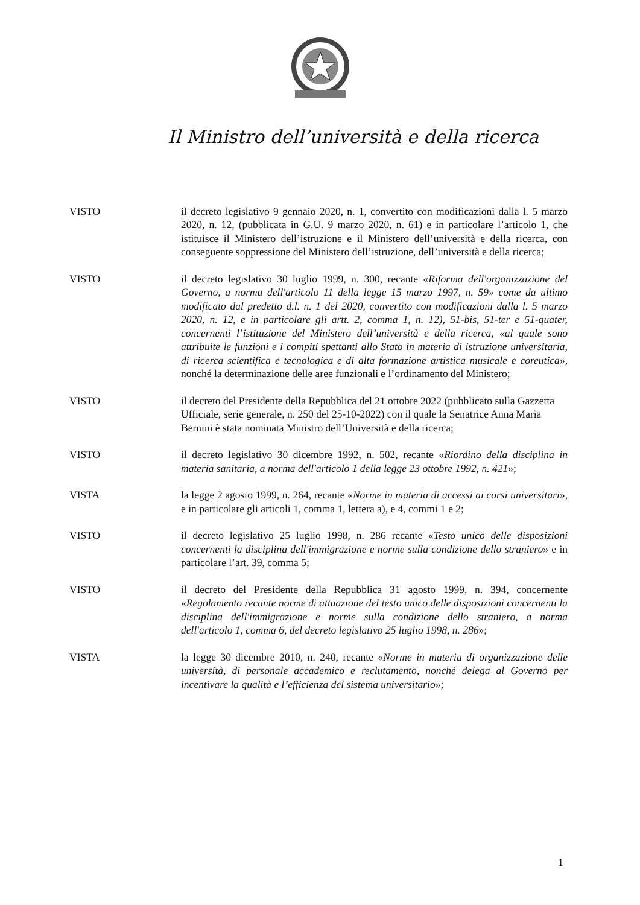Il Ministro dell’università e della ricerca
VISTO il decreto legislativo 9 gennaio 2020, n. 1, convertito con modificazioni dalla l. 5 marzo 2020, n. 12, (pubblicata in G.U. 9 marzo 2020, n. 61) e in particolare l’articolo 1, che istituisce il Ministero dell’istruzione e il Ministero dell’università e della ricerca, con conseguente soppressione del Ministero dell’istruzione, dell’università e della ricerca;
VISTO il decreto legislativo 30 luglio 1999, n. 300, recante «Riforma dell'organizzazione del Governo, a norma dell'articolo 11 della legge 15 marzo 1997, n. 59» come da ultimo modificato dal predetto d.l. n. 1 del 2020, convertito con modificazioni dalla l. 5 marzo 2020, n. 12, e in particolare gli artt. 2, comma 1, n. 12), 51-bis, 51-ter e 51-quater, concernenti l’istituzione del Ministero dell’università e della ricerca, «al quale sono attribuite le funzioni e i compiti spettanti allo Stato in materia di istruzione universitaria, di ricerca scientifica e tecnologica e di alta formazione artistica musicale e coreutica», nonché la determinazione delle aree funzionali e l’ordinamento del Ministero;
VISTO il decreto del Presidente della Repubblica del 21 ottobre 2022 (pubblicato sulla Gazzetta Ufficiale, serie generale, n. 250 del 25-10-2022) con il quale la Senatrice Anna Maria Bernini è stata nominata Ministro dell’Università e della ricerca;
VISTO il decreto legislativo 30 dicembre 1992, n. 502, recante «Riordino della disciplina in materia sanitaria, a norma dell'articolo 1 della legge 23 ottobre 1992, n. 421»;
VISTA la legge 2 agosto 1999, n. 264, recante «Norme in materia di accessi ai corsi universitari», e in particolare gli articoli 1, comma 1, lettera a), e 4, commi 1 e 2;
VISTO il decreto legislativo 25 luglio 1998, n. 286 recante «Testo unico delle disposizioni concernenti la disciplina dell'immigrazione e norme sulla condizione dello straniero» e in particolare l’art. 39, comma 5;
VISTO il decreto del Presidente della Repubblica 31 agosto 1999, n. 394, concernente «Regolamento recante norme di attuazione del testo unico delle disposizioni concernenti la disciplina dell'immigrazione e norme sulla condizione dello straniero, a norma dell'articolo 1, comma 6, del decreto legislativo 25 luglio 1998, n. 286»;
VISTA la legge 30 dicembre 2010, n. 240, recante «Norme in materia di organizzazione delle università, di personale accademico e reclutamento, nonché delega al Governo per incentivare la qualità e l’efficienza del sistema universitario»;
1